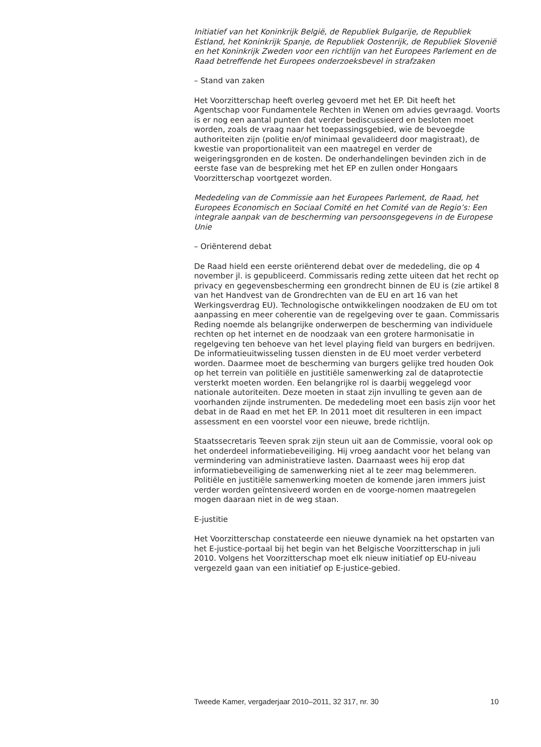Initiatief van het Koninkrijk België, de Republiek Bulgarije, de Republiek Estland, het Koninkrijk Spanje, de Republiek Oostenrijk, de Republiek Slovenië en het Koninkrijk Zweden voor een richtlijn van het Europees Parlement en de Raad betreffende het Europees onderzoeksbevel in strafzaken
– Stand van zaken
Het Voorzitterschap heeft overleg gevoerd met het EP. Dit heeft het Agentschap voor Fundamentele Rechten in Wenen om advies gevraagd. Voorts is er nog een aantal punten dat verder bediscussieerd en besloten moet worden, zoals de vraag naar het toepassingsgebied, wie de bevoegde authoriteiten zijn (politie en/of minimaal gevalideerd door magistraat), de kwestie van proportionaliteit van een maatregel en verder de weigeringsgronden en de kosten. De onderhandelingen bevinden zich in de eerste fase van de bespreking met het EP en zullen onder Hongaars Voorzitterschap voortgezet worden.
Mededeling van de Commissie aan het Europees Parlement, de Raad, het Europees Economisch en Sociaal Comité en het Comité van de Regio’s: Een integrale aanpak van de bescherming van persoonsgegevens in de Europese Unie
– Oriënterend debat
De Raad hield een eerste oriënterend debat over de mededeling, die op 4 november jl. is gepubliceerd. Commissaris reding zette uiteen dat het recht op privacy en gegevensbescherming een grondrecht binnen de EU is (zie artikel 8 van het Handvest van de Grondrechten van de EU en art 16 van het Werkingsverdrag EU). Technologische ontwikkelingen noodzaken de EU om tot aanpassing en meer coherentie van de regelgeving over te gaan. Commissaris Reding noemde als belangrijke onderwerpen de bescherming van individuele rechten op het internet en de noodzaak van een grotere harmonisatie in regelgeving ten behoeve van het level playing field van burgers en bedrijven. De informatieuitwisseling tussen diensten in de EU moet verder verbeterd worden. Daarmee moet de bescherming van burgers gelijke tred houden Ook op het terrein van politiële en justitiële samenwerking zal de dataprotectie versterkt moeten worden. Een belangrijke rol is daarbij weggelegd voor nationale autoriteiten. Deze moeten in staat zijn invulling te geven aan de voorhanden zijnde instrumenten. De mededeling moet een basis zijn voor het debat in de Raad en met het EP. In 2011 moet dit resulteren in een impact assessment en een voorstel voor een nieuwe, brede richtlijn.
Staatssecretaris Teeven sprak zijn steun uit aan de Commissie, vooral ook op het onderdeel informatiebeveiliging. Hij vroeg aandacht voor het belang van vermindering van administratieve lasten. Daarnaast wees hij erop dat informatiebeveiliging de samenwerking niet al te zeer mag belemmeren. Politiële en justitiële samenwerking moeten de komende jaren immers juist verder worden geïntensiveerd worden en de voorge-nomen maatregelen mogen daaraan niet in de weg staan.
E-justitie
Het Voorzitterschap constateerde een nieuwe dynamiek na het opstarten van het E-justice-portaal bij het begin van het Belgische Voorzitterschap in juli 2010. Volgens het Voorzitterschap moet elk nieuw initiatief op EU-niveau vergezeld gaan van een initiatief op E-justice-gebied.
Tweede Kamer, vergaderjaar 2010–2011, 32 317, nr. 30 10